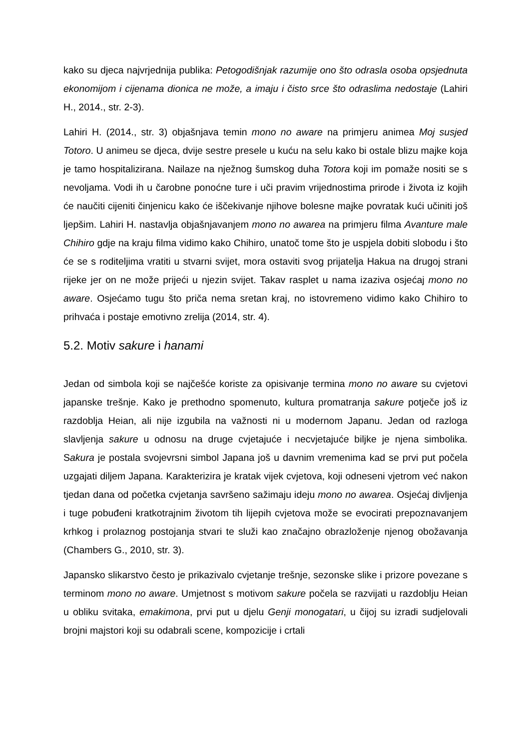kako su djeca najvrjednija publika: Petogodišnjak razumije ono što odrasla osoba opsjednuta ekonomijom i cijenama dionica ne može, a imaju i čisto srce što odraslima nedostaje (Lahiri H., 2014., str. 2-3).
Lahiri H. (2014., str. 3) objašnjava temin mono no aware na primjeru animea Moj susjed Totoro. U animeu se djeca, dvije sestre presele u kuću na selu kako bi ostale blizu majke koja je tamo hospitalizirana. Nailaze na nježnog šumskog duha Totora koji im pomaže nositi se s nevoljama. Vodi ih u čarobne ponoćne ture i uči pravim vrijednostima prirode i života iz kojih će naučiti cijeniti činjenicu kako će iščekivanje njihove bolesne majke povratak kući učiniti još ljepšim. Lahiri H. nastavlja objašnjavanjem mono no awarea na primjeru filma Avanture male Chihiro gdje na kraju filma vidimo kako Chihiro, unatoč tome što je uspjela dobiti slobodu i što će se s roditeljima vratiti u stvarni svijet, mora ostaviti svog prijatelja Hakua na drugoj strani rijeke jer on ne može prijeći u njezin svijet. Takav rasplet u nama izaziva osjećaj mono no aware. Osjećamo tugu što priča nema sretan kraj, no istovremeno vidimo kako Chihiro to prihvaća i postaje emotivno zrelija (2014, str. 4).
5.2. Motiv sakure i hanami
Jedan od simbola koji se najčešće koriste za opisivanje termina mono no aware su cvjetovi japanske trešnje. Kako je prethodno spomenuto, kultura promatranja sakure potječe još iz razdoblja Heian, ali nije izgubila na važnosti ni u modernom Japanu. Jedan od razloga slavljenja sakure u odnosu na druge cvjetajuće i necvjetajuće biljke je njena simbolika. Sakura je postala svojevrsni simbol Japana još u davnim vremenima kad se prvi put počela uzgajati diljem Japana. Karakterizira je kratak vijek cvjetova, koji odneseni vjetrom već nakon tjedan dana od početka cvjetanja savršeno sažimaju ideju mono no awarea. Osjećaj divljenja i tuge pobuđeni kratkotrajnim životom tih lijepih cvjetova može se evocirati prepoznavanjem krhkog i prolaznog postojanja stvari te služi kao značajno obrazloženje njenog obožavanja (Chambers G., 2010, str. 3).
Japansko slikarstvo često je prikazivalo cvjetanje trešnje, sezonske slike i prizore povezane s terminom mono no aware. Umjetnost s motivom sakure počela se razvijati u razdoblju Heian u obliku svitaka, emakimona, prvi put u djelu Genji monogatari, u čijoj su izradi sudjelovali brojni majstori koji su odabrali scene, kompozicije i crtali